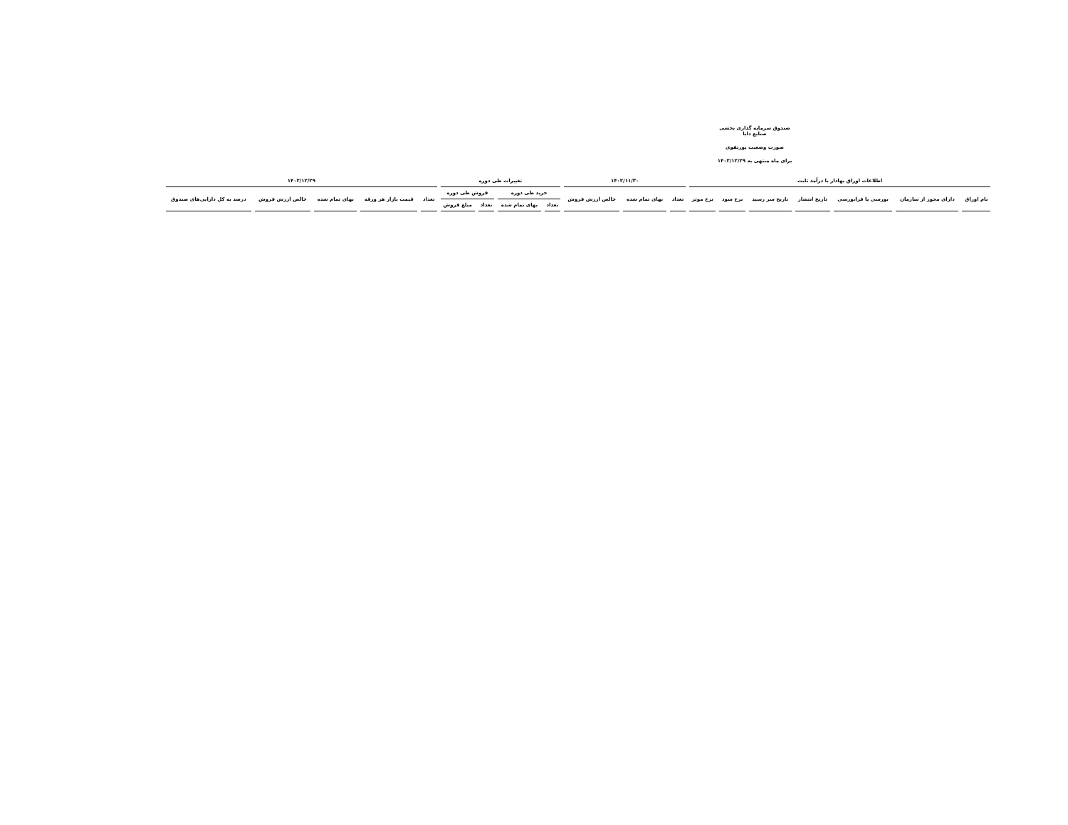صندوق سرمایه گذاری بخشی صنایع دایا
صورت وضعیت پورتفوی
برای ماه منتهی به ۱۴۰۲/۱۲/۲۹
| اطلاعات اوراق بهادار با درآمد ثابت | | | | | | | ۱۴۰۲/۱۱/۳۰ | | | تغییرات طی دوره | | | | ۱۴۰۲/۱۲/۲۹ | | | | |
| --- | --- | --- | --- | --- | --- | --- | --- | --- | --- | --- | --- | --- | --- | --- | --- | --- | --- | --- |
| نام اوراق | دارای مجوز از سازمان | بورسی یا فرابورسی | تاریخ انتشار | تاریخ سر رسید | نرخ سود | نرخ موثر | تعداد | بهای تمام شده | خالص ارزش فروش | خرید طی دوره | | فروش طی دوره | | تعداد | قیمت بازار هر ورقه | بهای تمام شده | خالص ارزش فروش | درصد به کل دارایی‌های صندوق |
| | | | | | | | | | | تعداد | بهای تمام شده | تعداد | مبلغ فروش | | | | | |